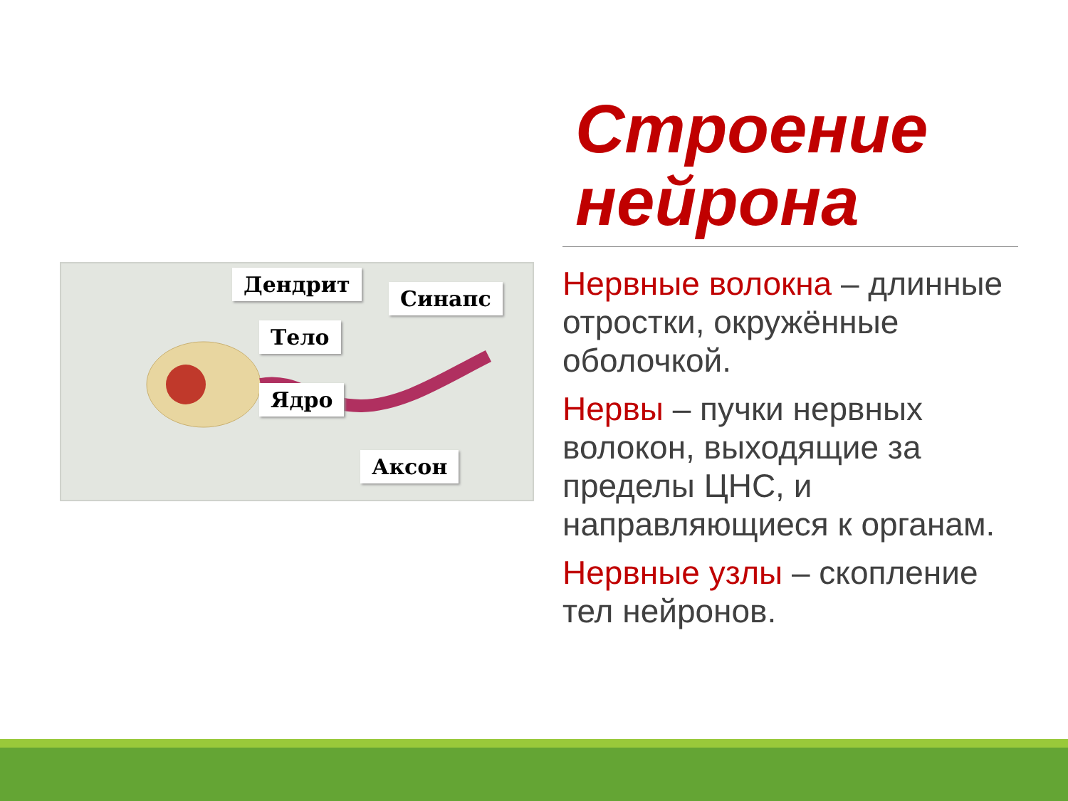Дендрит
Синапс
Тело
Ядро
Аксон
Строение нейрона
Нервные волокна – длинные отростки, окружённые оболочкой.
Нервы – пучки нервных волокон, выходящие за пределы ЦНС, и направляющиеся к органам.
Нервные узлы – скопление тел нейронов.